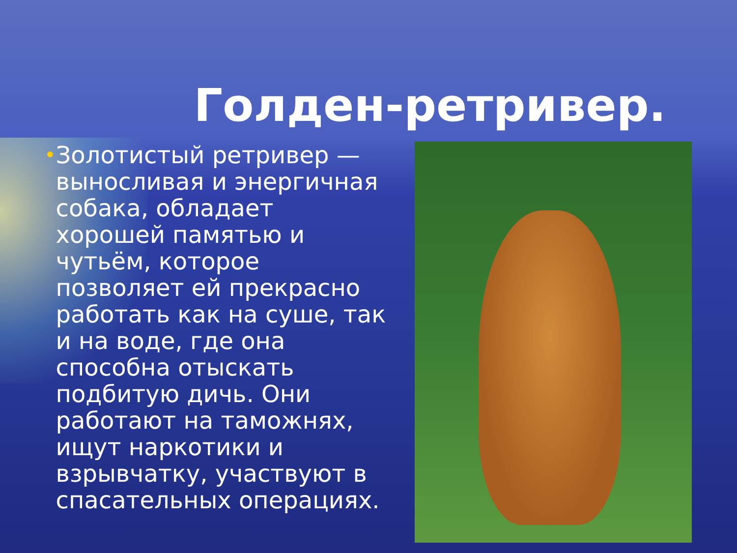Голден-ретривер.
•
Золотистый ретривер — выносливая и энергичная собака, обладает хорошей памятью и чутьём, которое позволяет ей прекрасно работать как на суше, так и на воде, где она способна отыскать подбитую дичь. Они работают на таможнях, ищут наркотики и взрывчатку, участвуют в спасательных операциях.